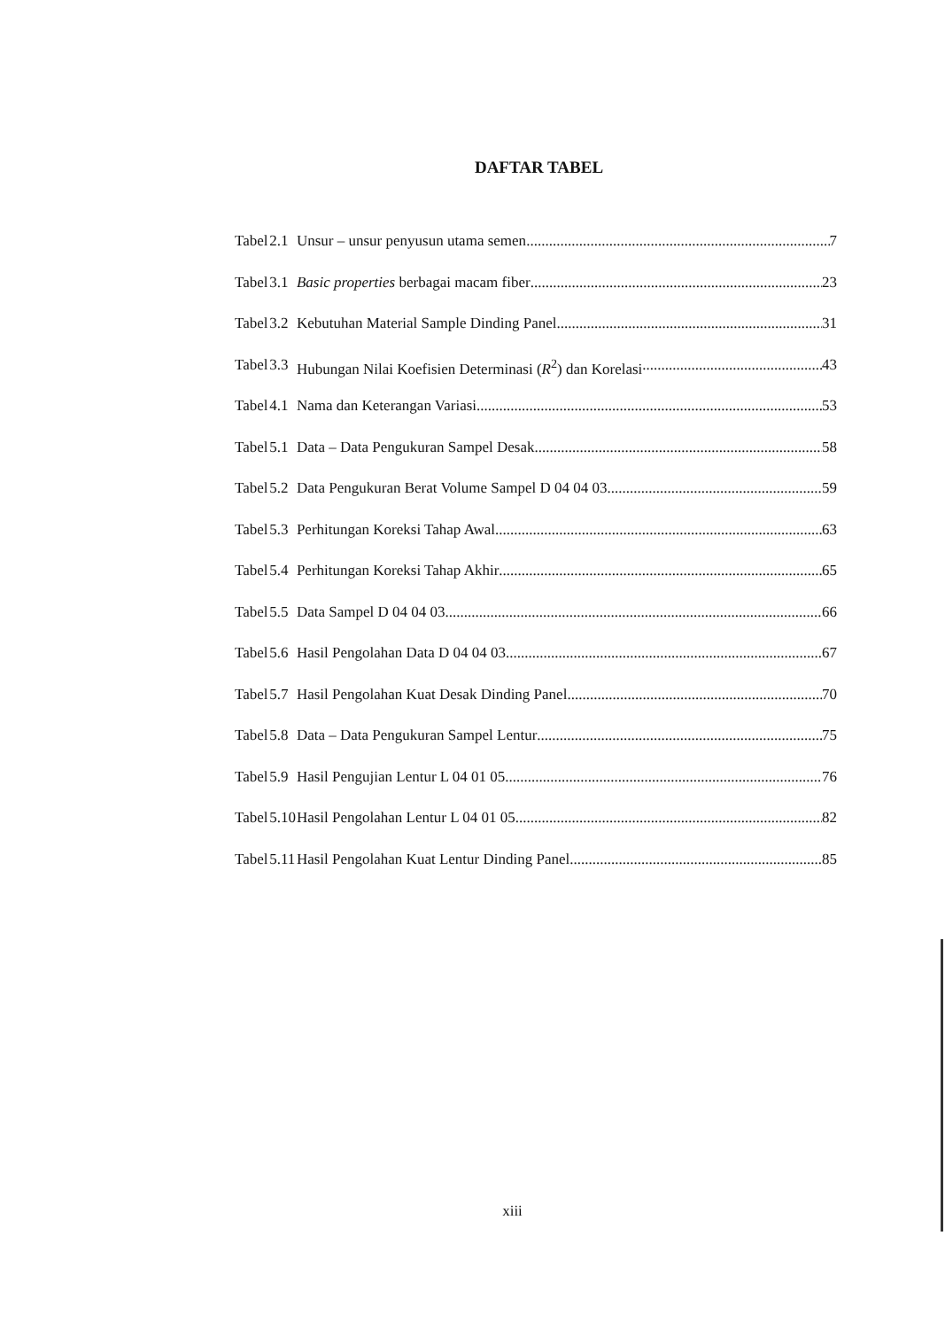DAFTAR TABEL
| Tabel | 2.1 | Unsur – unsur penyusun utama semen 7 |
| Tabel | 3.1 | Basic properties berbagai macam fiber 23 |
| Tabel | 3.2 | Kebutuhan Material Sample Dinding Panel 31 |
| Tabel | 3.3 | Hubungan Nilai Koefisien Determinasi ( R<sup>2</sup>) dan Korelasi 43 |
| Tabel | 4.1 | Nama dan Keterangan Variasi 53 |
| Tabel | 5.1 | Data – Data Pengukuran Sampel Desak 58 |
| Tabel | 5.2 | Data Pengukuran Berat Volume Sampel D 04 04 03 59 |
| Tabel | 5.3 | Perhitungan Koreksi Tahap Awal 63 |
| Tabel | 5.4 | Perhitungan Koreksi Tahap Akhir 65 |
| Tabel | 5.5 | Data Sampel D 04 04 03 66 |
| Tabel | 5.6 | Hasil Pengolahan Data D 04 04 03 67 |
| Tabel | 5.7 | Hasil Pengolahan Kuat Desak Dinding Panel 70 |
| Tabel | 5.8 | Data – Data Pengukuran Sampel Lentur 75 |
| Tabel | 5.9 | Hasil Pengujian Lentur L 04 01 05 76 |
| Tabel | 5.10 | Hasil Pengolahan Lentur L 04 01 05 82 |
| Tabel | 5.11 | Hasil Pengolahan Kuat Lentur Dinding Panel 85 |
xiii